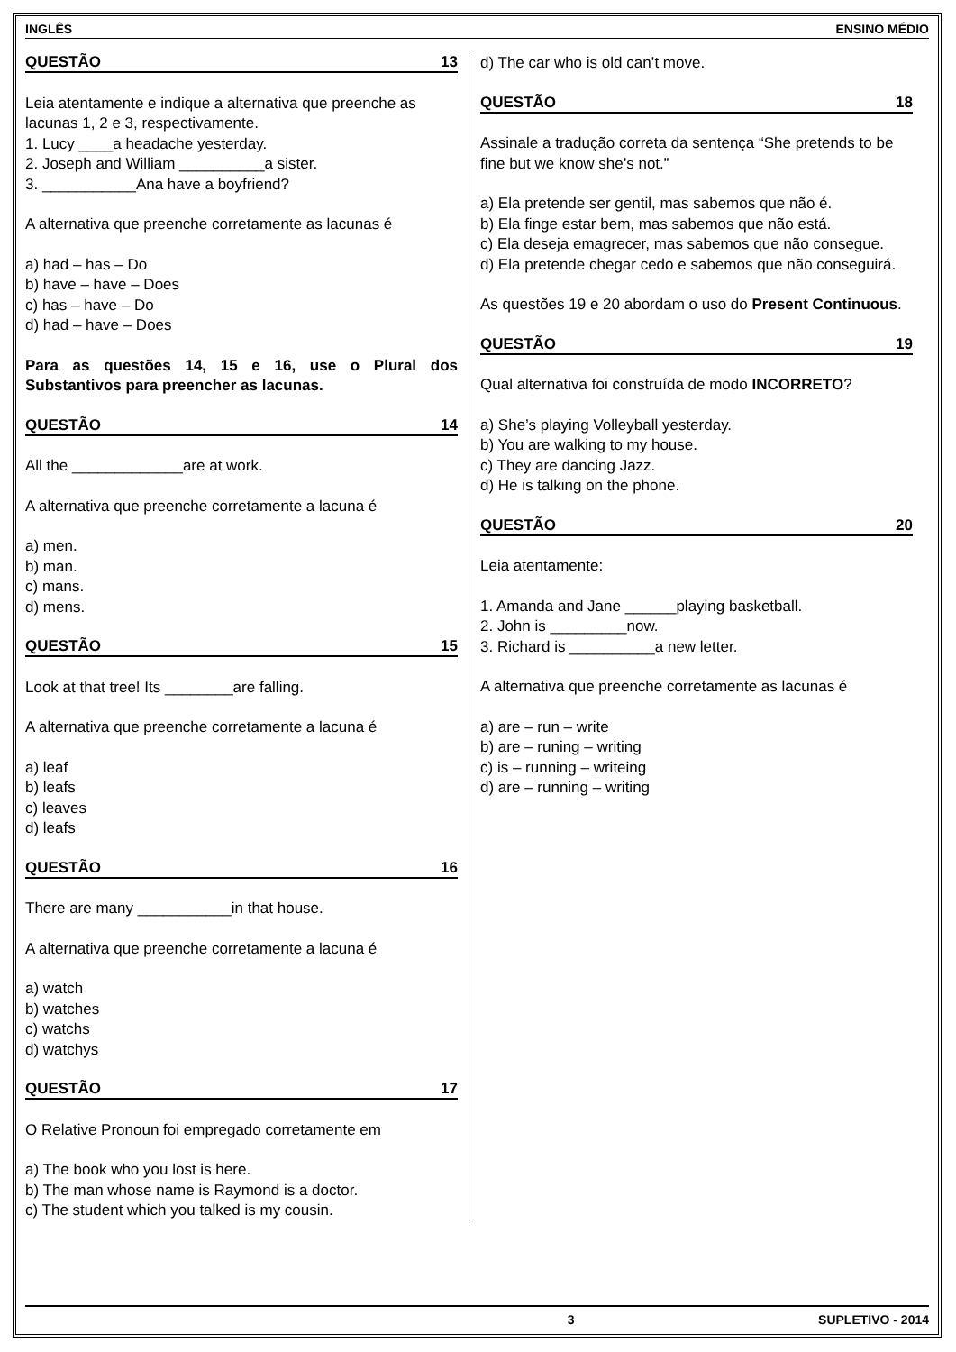INGLÊS ENSINO MÉDIO
QUESTÃO 13
Leia atentamente e indique a alternativa que preenche as lacunas 1, 2 e 3, respectivamente.
1. Lucy ____a headache yesterday.
2. Joseph and William __________a sister.
3. ___________Ana have a boyfriend?
A alternativa que preenche corretamente as lacunas é
a) had – has – Do
b) have – have – Does
c) has – have – Do
d) had – have – Does
Para as questões 14, 15 e 16, use o Plural dos Substantivos para preencher as lacunas.
QUESTÃO 14
All the _____________are at work.
A alternativa que preenche corretamente a lacuna é
a) men.
b) man.
c) mans.
d) mens.
QUESTÃO 15
Look at that tree! Its ________are falling.
A alternativa que preenche corretamente a lacuna é
a) leaf
b) leafs
c) leaves
d) leafs
QUESTÃO 16
There are many ___________in that house.
A alternativa que preenche corretamente a lacuna é
a) watch
b) watches
c) watchs
d) watchys
QUESTÃO 17
O Relative Pronoun foi empregado corretamente em
a) The book who you lost is here.
b) The man whose name is Raymond is a doctor.
c) The student which you talked is my cousin.
d) The car who is old can’t move.
QUESTÃO 18
Assinale a tradução correta da sentença “She pretends to be fine but we know she’s not.”
a) Ela pretende ser gentil, mas sabemos que não é.
b) Ela finge estar bem, mas sabemos que não está.
c) Ela deseja emagrecer, mas sabemos que não consegue.
d) Ela pretende chegar cedo e sabemos que não conseguirá.
As questões 19 e 20 abordam o uso do Present Continuous.
QUESTÃO 19
Qual alternativa foi construída de modo INCORRETO?
a) She’s playing Volleyball yesterday.
b) You are walking to my house.
c) They are dancing Jazz.
d) He is talking on the phone.
QUESTÃO 20
Leia atentamente:
1. Amanda and Jane ______playing basketball.
2. John is _________now.
3. Richard is __________a new letter.
A alternativa que preenche corretamente as lacunas é
a) are – run – write
b) are – runing – writing
c) is – running – writeing
d) are – running – writing
3 SUPLETIVO - 2014